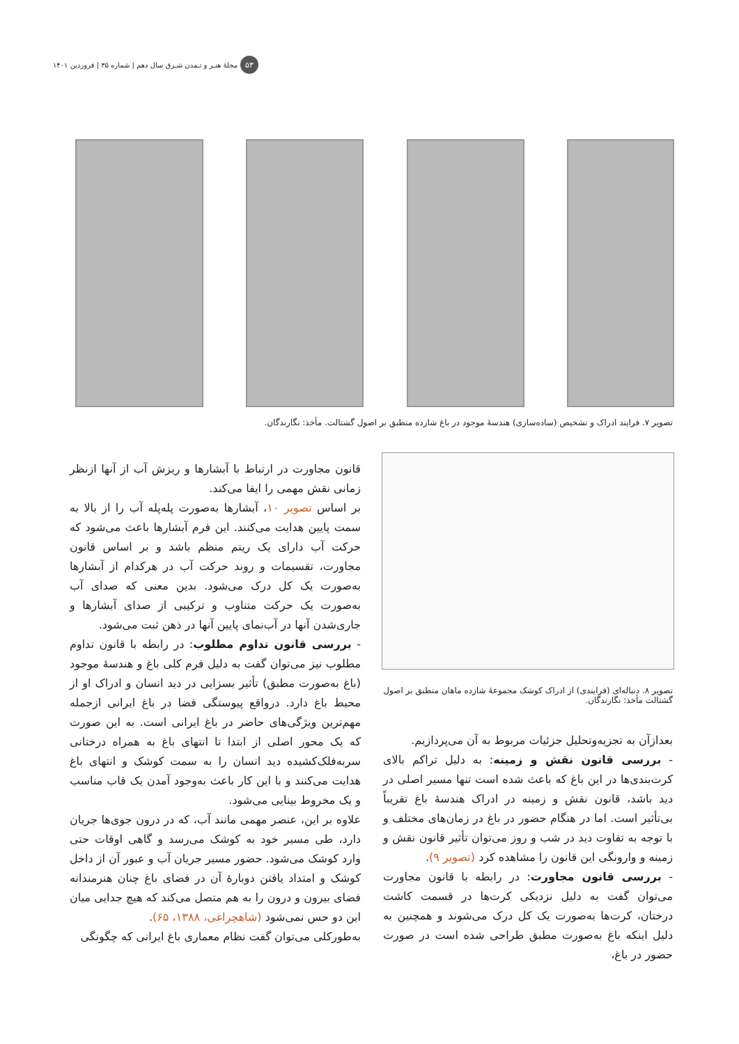۵۳ مجلهٔ هنـر و تـمدن شـرق سال دهم | شماره ۳۵ | فروردین ۱۴۰۱
تصویر ۷. فرایند ادراک و تشخیص (ساده‌سازی) هندسهٔ موجود در باغ شازده منطبق بر اصول گشتالت. مأخذ: نگارندگان.
تصویر ۸. دنباله‌ای (فرایندی) از ادراک کوشک مجموعهٔ شازده ماهان منطبق بر اصول گشتالت مأخذ: نگارندگان.
بعدازآن به تجزیه‌وتحلیل جزئیات مربوط به آن می‌پردازیم.
- بررسی قانون نقش و زمینه: به دلیل تراکم بالای کرت‌بندی‌ها در این باغ که باعث شده است تنها مسیر اصلی در دید باشد، قانون نقش و زمینه در ادراک هندسهٔ باغ تقریباً بی‌تأثیر است. اما در هنگام حضور در باغ در زمان‌های مختلف و با توجه به تفاوت دید در شب و روز می‌توان تأثیر قانون نقش و زمینه و وارونگی این قانون را مشاهده کرد (تصویر ۹).
- بررسی قانون مجاورت: در رابطه با قانون مجاورت می‌توان گفت به دلیل نزدیکی کرت‌ها در قسمت کاشت درختان، کرت‌ها به‌صورت یک کل درک می‌شوند و همچنین به دلیل اینکه باغ به‌صورت مطبق طراحی شده است در صورت حضور در باغ،
قانون مجاورت در ارتباط با آبشارها و ریزش آب از آنها ازنظر زمانی نقش مهمی را ایفا می‌کند.
بر اساس تصویر ۱۰، آبشارها به‌صورت پله‌پله آب را از بالا به سمت پایین هدایت می‌کنند. این فرم آبشارها باعث می‌شود که حرکت آب دارای یک ریتم منظم باشد و بر اساس قانون مجاورت، تقسیمات و روند حرکت آب در هرکدام از آبشارها به‌صورت یک کل درک می‌شود. بدین معنی که صدای آب به‌صورت یک حرکت متناوب و ترکیبی از صدای آبشارها و جاری‌شدن آنها در آب‌نمای پایین آنها در ذهن ثبت می‌شود.
- بررسی قانون تداوم مطلوب: در رابطه با قانون تداوم مطلوب نیز می‌توان گفت به دلیل فرم کلی باغ و هندسهٔ موجود (باغ به‌صورت مطبق) تأثیر بسزایی در دید انسان و ادراک او از محیط باغ دارد. درواقع پیوستگی فضا در باغ ایرانی ازجمله مهم‌ترین ویژگی‌های حاضر در باغ ایرانی است. به این صورت که یک محور اصلی از ابتدا تا انتهای باغ به همراه درختانی سربه‌فلک‌کشیده دید انسان را به سمت کوشک و انتهای باغ هدایت می‌کنند و با این کار باعث به‌وجود آمدن یک قاب مناسب و یک مخروط بینایی می‌شود.
علاوه بر این، عنصر مهمی مانند آب، که در درون جوی‌ها جریان دارد، طی مسیر خود به کوشک می‌رسد و گاهی اوقات حتی وارد کوشک می‌شود. حضور مسیر جریان آب و عبور آن از داخل کوشک و امتداد یافتن دوبارهٔ آن در فضای باغ چنان هنرمندانه فضای بیرون و درون را به هم متصل می‌کند که هیچ جدایی میان این دو حس نمی‌شود (شاهچراغی، ۱۳۸۸، ۶۵).
به‌طورکلی می‌توان گفت نظام معماری باغ ایرانی که چگونگی